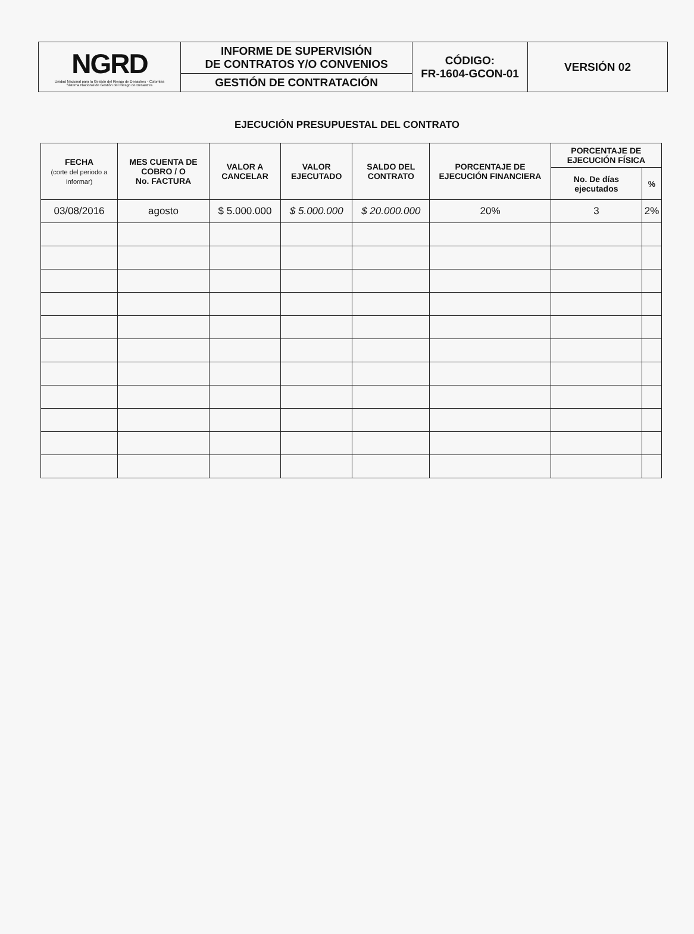| NGRD Unidad Nacional para la Gestión del Riesgo de Desastres - Colombia Sistema Nacional de Gestión del Riesgo de Desastres | INFORME DE SUPERVISIÓN DE CONTRATOS Y/O CONVENIOS | CÓDIGO: FR-1604-GCON-01 | VERSIÓN 02 |
| | GESTIÓN DE CONTRATACIÓN | | |
EJECUCIÓN PRESUPUESTAL DEL CONTRATO
| FECHA (corte del periodo a Informar) | MES CUENTA DE COBRO / O No. FACTURA | VALOR A CANCELAR | VALOR EJECUTADO | SALDO DEL CONTRATO | PORCENTAJE DE EJECUCIÓN FINANCIERA | PORCENTAJE DE EJECUCIÓN FÍSICA | |
| --- | --- | --- | --- | --- | --- | --- | --- |
| | | | | | | No. De días ejecutados | % |
| 03/08/2016 | agosto | $ 5.000.000 | $ 5.000.000 | $ 20.000.000 | 20% | 3 | 2% |